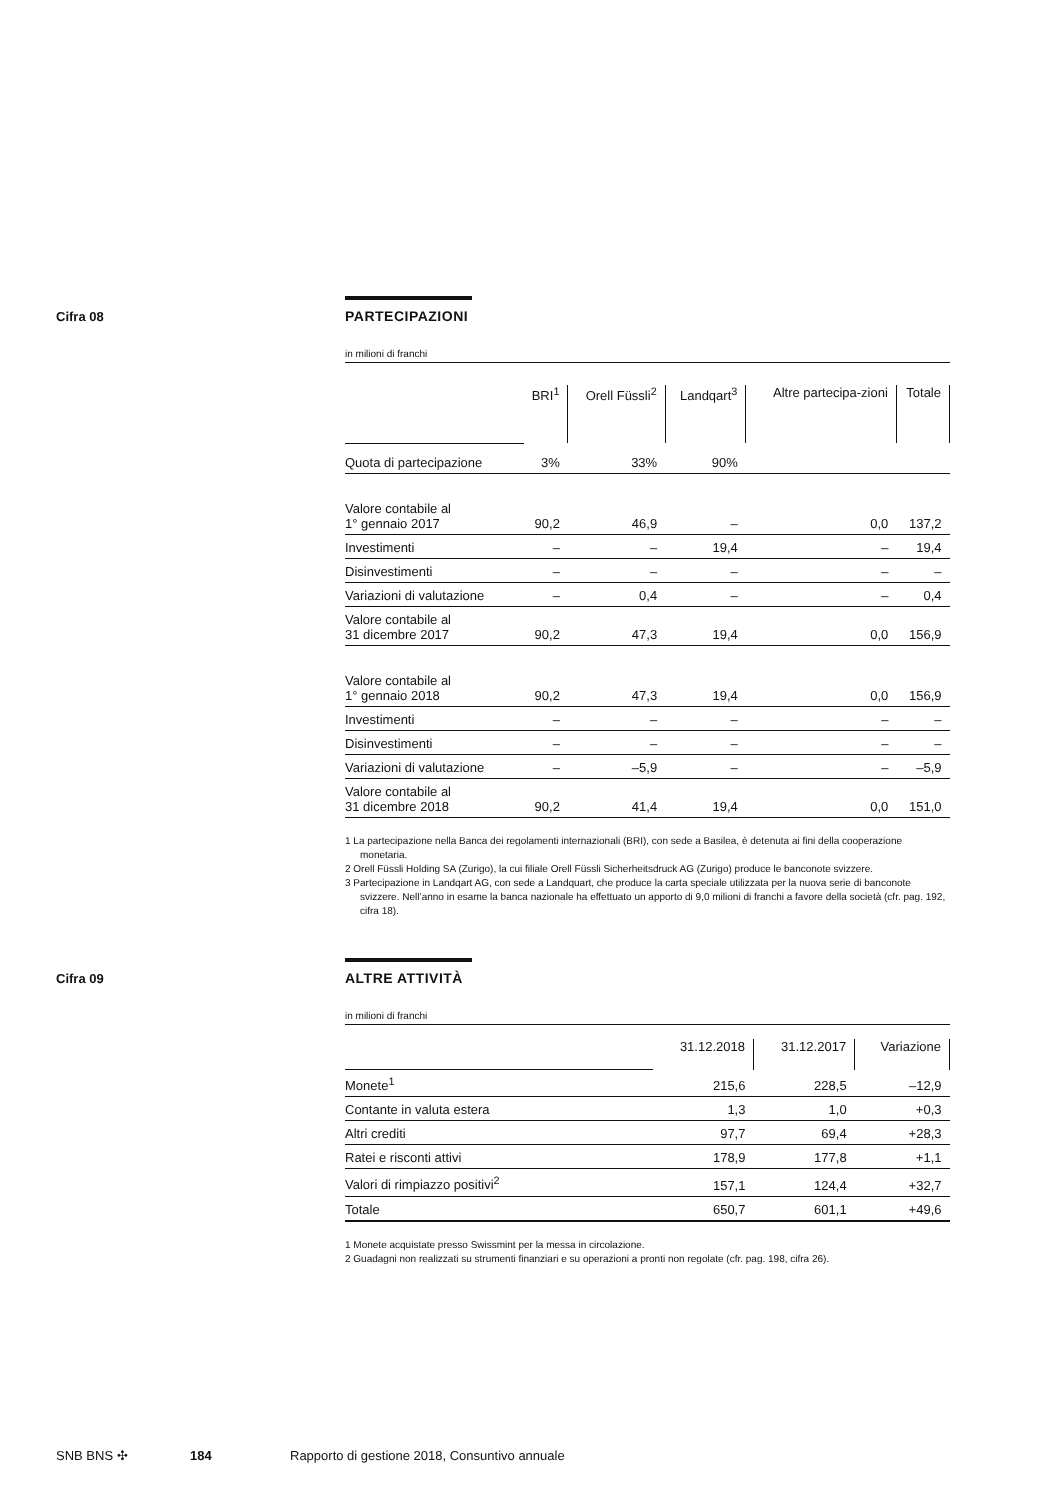Cifra 08
PARTECIPAZIONI
in milioni di franchi
| | BRI<sup>1</sup> | Orell Füssli<sup>2</sup> | Landqart<sup>3</sup> | Altre partecipa-zioni | Totale |
| Quota di partecipazione | 3% | 33% | 90% | | |
| Valore contabile al 1° gennaio 2017 | 90,2 | 46,9 | – | 0,0 | 137,2 |
| Investimenti | – | – | 19,4 | – | 19,4 |
| Disinvestimenti | – | – | – | – | – |
| Variazioni di valutazione | – | 0,4 | – | – | 0,4 |
| Valore contabile al 31 dicembre 2017 | 90,2 | 47,3 | 19,4 | 0,0 | 156,9 |
| Valore contabile al 1° gennaio 2018 | 90,2 | 47,3 | 19,4 | 0,0 | 156,9 |
| Investimenti | – | – | – | – | – |
| Disinvestimenti | – | – | – | – | – |
| Variazioni di valutazione | – | –5,9 | – | – | –5,9 |
| Valore contabile al 31 dicembre 2018 | 90,2 | 41,4 | 19,4 | 0,0 | 151,0 |
1 La partecipazione nella Banca dei regolamenti internazionali (BRI), con sede a Basilea, è detenuta ai fini della cooperazione monetaria.
2 Orell Füssli Holding SA (Zurigo), la cui filiale Orell Füssli Sicherheitsdruck AG (Zurigo) produce le banconote svizzere.
3 Partecipazione in Landqart AG, con sede a Landquart, che produce la carta speciale utilizzata per la nuova serie di banconote svizzere. Nell’anno in esame la banca nazionale ha effettuato un apporto di 9,0 milioni di franchi a favore della società (cfr. pag. 192, cifra 18).
Cifra 09
ALTRE ATTIVITÀ
in milioni di franchi
| | 31.12.2018 | 31.12.2017 | Variazione |
| Monete<sup>1</sup> | 215,6 | 228,5 | –12,9 |
| Contante in valuta estera | 1,3 | 1,0 | +0,3 |
| Altri crediti | 97,7 | 69,4 | +28,3 |
| Ratei e risconti attivi | 178,9 | 177,8 | +1,1 |
| Valori di rimpiazzo positivi<sup>2</sup> | 157,1 | 124,4 | +32,7 |
| Totale | 650,7 | 601,1 | +49,6 |
1 Monete acquistate presso Swissmint per la messa in circolazione.
2 Guadagni non realizzati su strumenti finanziari e su operazioni a pronti non regolate (cfr. pag. 198, cifra 26).
SNB BNS ✣ 184 Rapporto di gestione 2018, Consuntivo annuale